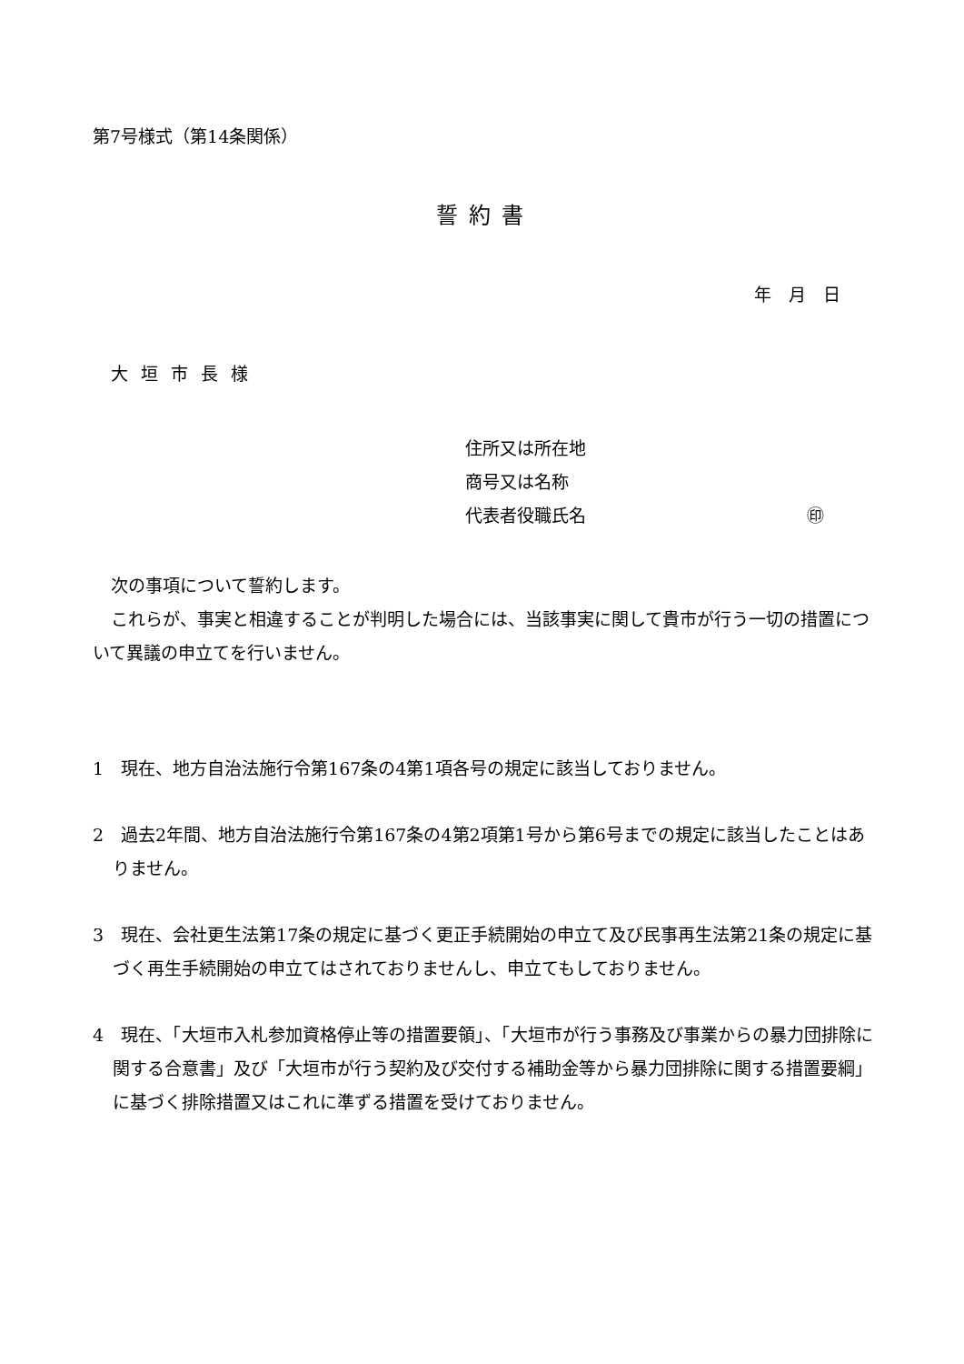第7号様式（第14条関係）
誓約書
年　月　日
大垣市長様
住所又は所在地
商号又は名称
代表者役職氏名 ㊞
次の事項について誓約します。
これらが、事実と相違することが判明した場合には、当該事実に関して貴市が行う一切の措置について異議の申立てを行いません。
1　現在、地方自治法施行令第167条の4第1項各号の規定に該当しておりません。
2　過去2年間、地方自治法施行令第167条の4第2項第1号から第6号までの規定に該当したことはありません。
3　現在、会社更生法第17条の規定に基づく更正手続開始の申立て及び民事再生法第21条の規定に基づく再生手続開始の申立てはされておりませんし、申立てもしておりません。
4　現在、「大垣市入札参加資格停止等の措置要領」、「大垣市が行う事務及び事業からの暴力団排除に関する合意書」及び「大垣市が行う契約及び交付する補助金等から暴力団排除に関する措置要綱」に基づく排除措置又はこれに準ずる措置を受けておりません。